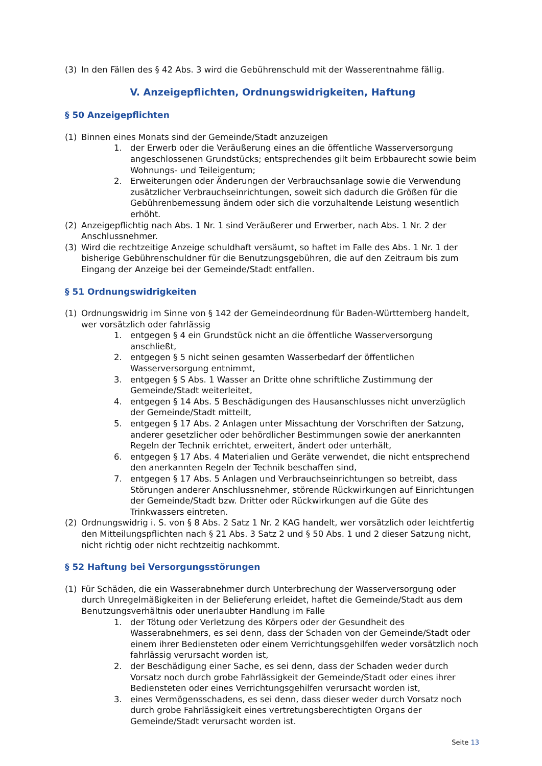(3) In den Fällen des § 42 Abs. 3 wird die Gebührenschuld mit der Wasserentnahme fällig.
V. Anzeigepflichten, Ordnungswidrigkeiten, Haftung
§ 50 Anzeigepflichten
(1) Binnen eines Monats sind der Gemeinde/Stadt anzuzeigen
1. der Erwerb oder die Veräußerung eines an die öffentliche Wasserversorgung angeschlossenen Grundstücks; entsprechendes gilt beim Erbbaurecht sowie beim Wohnungs- und Teileigentum;
2. Erweiterungen oder Änderungen der Verbrauchsanlage sowie die Verwendung zusätzlicher Verbrauchseinrichtungen, soweit sich dadurch die Größen für die Gebührenbemessung ändern oder sich die vorzuhaltende Leistung wesentlich erhöht.
(2) Anzeigepflichtig nach Abs. 1 Nr. 1 sind Veräußerer und Erwerber, nach Abs. 1 Nr. 2 der Anschlussnehmer.
(3) Wird die rechtzeitige Anzeige schuldhaft versäumt, so haftet im Falle des Abs. 1 Nr. 1 der bisherige Gebührenschuldner für die Benutzungsgebühren, die auf den Zeitraum bis zum Eingang der Anzeige bei der Gemeinde/Stadt entfallen.
§ 51 Ordnungswidrigkeiten
(1) Ordnungswidrig im Sinne von § 142 der Gemeindeordnung für Baden-Württemberg handelt, wer vorsätzlich oder fahrlässig
1. entgegen § 4 ein Grundstück nicht an die öffentliche Wasserversorgung anschließt,
2. entgegen § 5 nicht seinen gesamten Wasserbedarf der öffentlichen Wasserversorgung entnimmt,
3. entgegen § S Abs. 1 Wasser an Dritte ohne schriftliche Zustimmung der Gemeinde/Stadt weiterleitet,
4. entgegen § 14 Abs. 5 Beschädigungen des Hausanschlusses nicht unverzüglich der Gemeinde/Stadt mitteilt,
5. entgegen § 17 Abs. 2 Anlagen unter Missachtung der Vorschriften der Satzung, anderer gesetzlicher oder behördlicher Bestimmungen sowie der anerkannten Regeln der Technik errichtet, erweitert, ändert oder unterhält,
6. entgegen § 17 Abs. 4 Materialien und Geräte verwendet, die nicht entsprechend den anerkannten Regeln der Technik beschaffen sind,
7. entgegen § 17 Abs. 5 Anlagen und Verbrauchseinrichtungen so betreibt, dass Störungen anderer Anschlussnehmer, störende Rückwirkungen auf Einrichtungen der Gemeinde/Stadt bzw. Dritter oder Rückwirkungen auf die Güte des Trinkwassers eintreten.
(2) Ordnungswidrig i. S. von § 8 Abs. 2 Satz 1 Nr. 2 KAG handelt, wer vorsätzlich oder leichtfertig den Mitteilungspflichten nach § 21 Abs. 3 Satz 2 und § 50 Abs. 1 und 2 dieser Satzung nicht, nicht richtig oder nicht rechtzeitig nachkommt.
§ 52 Haftung bei Versorgungsstörungen
(1) Für Schäden, die ein Wasserabnehmer durch Unterbrechung der Wasserversorgung oder durch Unregelmäßigkeiten in der Belieferung erleidet, haftet die Gemeinde/Stadt aus dem Benutzungsverhältnis oder unerlaubter Handlung im Falle
1. der Tötung oder Verletzung des Körpers oder der Gesundheit des Wasserabnehmers, es sei denn, dass der Schaden von der Gemeinde/Stadt oder einem ihrer Bediensteten oder einem Verrichtungsgehilfen weder vorsätzlich noch fahrlässig verursacht worden ist,
2. der Beschädigung einer Sache, es sei denn, dass der Schaden weder durch Vorsatz noch durch grobe Fahrlässigkeit der Gemeinde/Stadt oder eines ihrer Bediensteten oder eines Verrichtungsgehilfen verursacht worden ist,
3. eines Vermögensschadens, es sei denn, dass dieser weder durch Vorsatz noch durch grobe Fahrlässigkeit eines vertretungsberechtigten Organs der Gemeinde/Stadt verursacht worden ist.
Seite 13